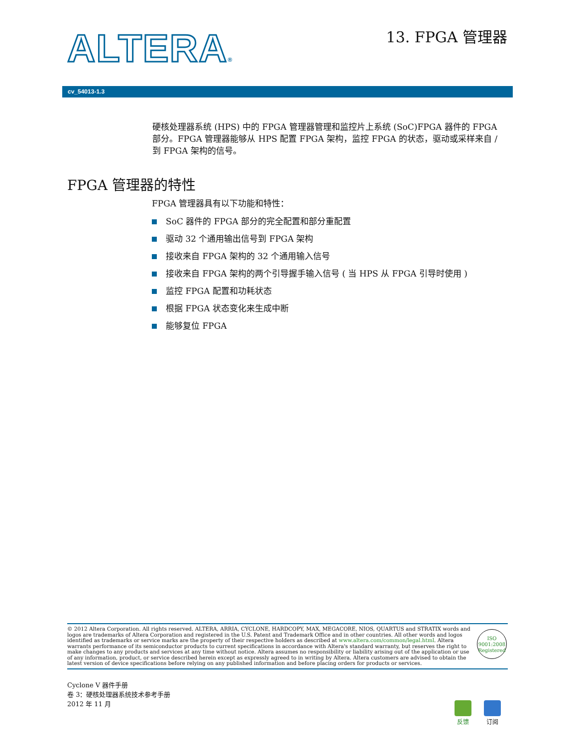ALTERA® 13. FPGA 管理器
cv_54013-1.3
硬核处理器系统 (HPS) 中的 FPGA 管理器管理和监控片上系统 (SoC)FPGA 器件的 FPGA 部分。FPGA 管理器能够从 HPS 配置 FPGA 架构，监控 FPGA 的状态，驱动或采样来自 / 到 FPGA 架构的信号。
FPGA 管理器的特性
FPGA 管理器具有以下功能和特性：
SoC 器件的 FPGA 部分的完全配置和部分重配置
驱动 32 个通用输出信号到 FPGA 架构
接收来自 FPGA 架构的 32 个通用输入信号
接收来自 FPGA 架构的两个引导握手输入信号 ( 当 HPS 从 FPGA 引导时使用 )
监控 FPGA 配置和功耗状态
根据 FPGA 状态变化来生成中断
能够复位 FPGA
© 2012 Altera Corporation. All rights reserved. ALTERA, ARRIA, CYCLONE, HARDCOPY, MAX, MEGACORE, NIOS, QUARTUS and STRATIX words and logos are trademarks of Altera Corporation and registered in the U.S. Patent and Trademark Office and in other countries. All other words and logos identified as trademarks or service marks are the property of their respective holders as described at www.altera.com/common/legal.html. Altera warrants performance of its semiconductor products to current specifications in accordance with Altera's standard warranty, but reserves the right to make changes to any products and services at any time without notice. Altera assumes no responsibility or liability arising out of the application or use of any information, product, or service described herein except as expressly agreed to in writing by Altera. Altera customers are advised to obtain the latest version of device specifications before relying on any published information and before placing orders for products or services.
ISO
9001:2008
Registered
Cyclone V 器件手册
卷 3：硬核处理器系统技术参考手册
2012 年 11 月
反馈 订阅